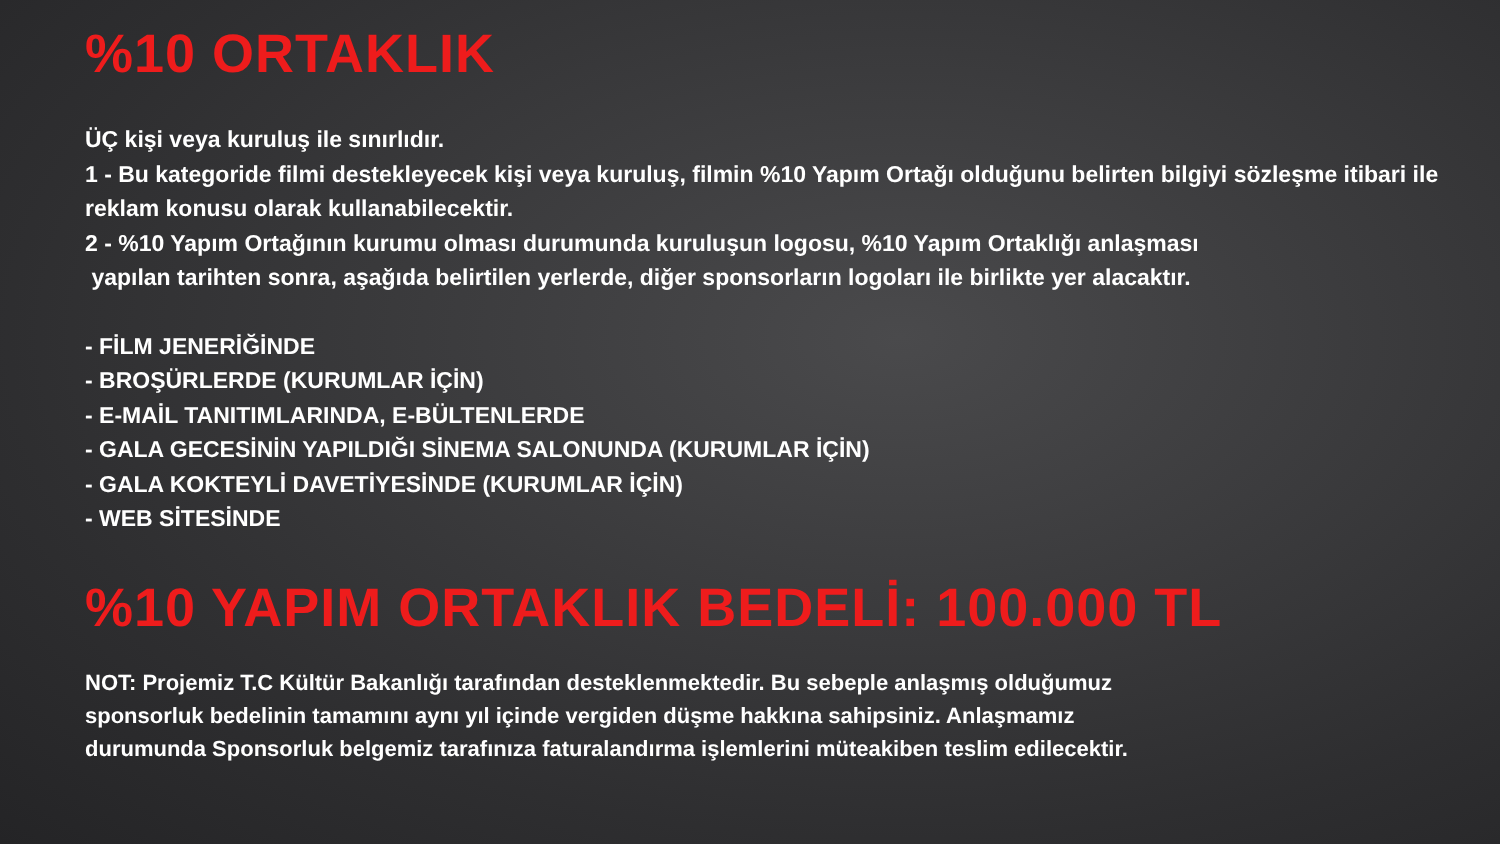%10 ORTAKLIK
ÜÇ kişi veya kuruluş ile sınırlıdır.
1 - Bu kategoride filmi destekleyecek kişi veya kuruluş, filmin %10 Yapım Ortağı olduğunu belirten bilgiyi sözleşme itibari ile reklam konusu olarak kullanabilecektir.
2 - %10 Yapım Ortağının kurumu olması durumunda kuruluşun logosu, %10 Yapım Ortaklığı anlaşması
yapılan tarihten sonra, aşağıda belirtilen yerlerde, diğer sponsorların logoları ile birlikte yer alacaktır.
- FİLM JENERİĞİNDE
- BROŞÜRLERDE (KURUMLAR İÇİN)
- E-MAİL TANITIMLARINDA, E-BÜLTENLERDE
- GALA GECESİNİN YAPILDIĞI SİNEMA SALONUNDA (KURUMLAR İÇİN)
- GALA KOKTEYLİ DAVETİYESİNDE (KURUMLAR İÇİN)
- WEB SİTESİNDE
%10 YAPIM ORTAKLIK BEDELİ: 100.000 TL
NOT: Projemiz T.C Kültür Bakanlığı tarafından desteklenmektedir. Bu sebeple anlaşmış olduğumuz
sponsorluk bedelinin tamamını aynı yıl içinde vergiden düşme hakkına sahipsiniz. Anlaşmamız
durumunda Sponsorluk belgemiz tarafınıza faturalandırma işlemlerini müteakiben teslim edilecektir.